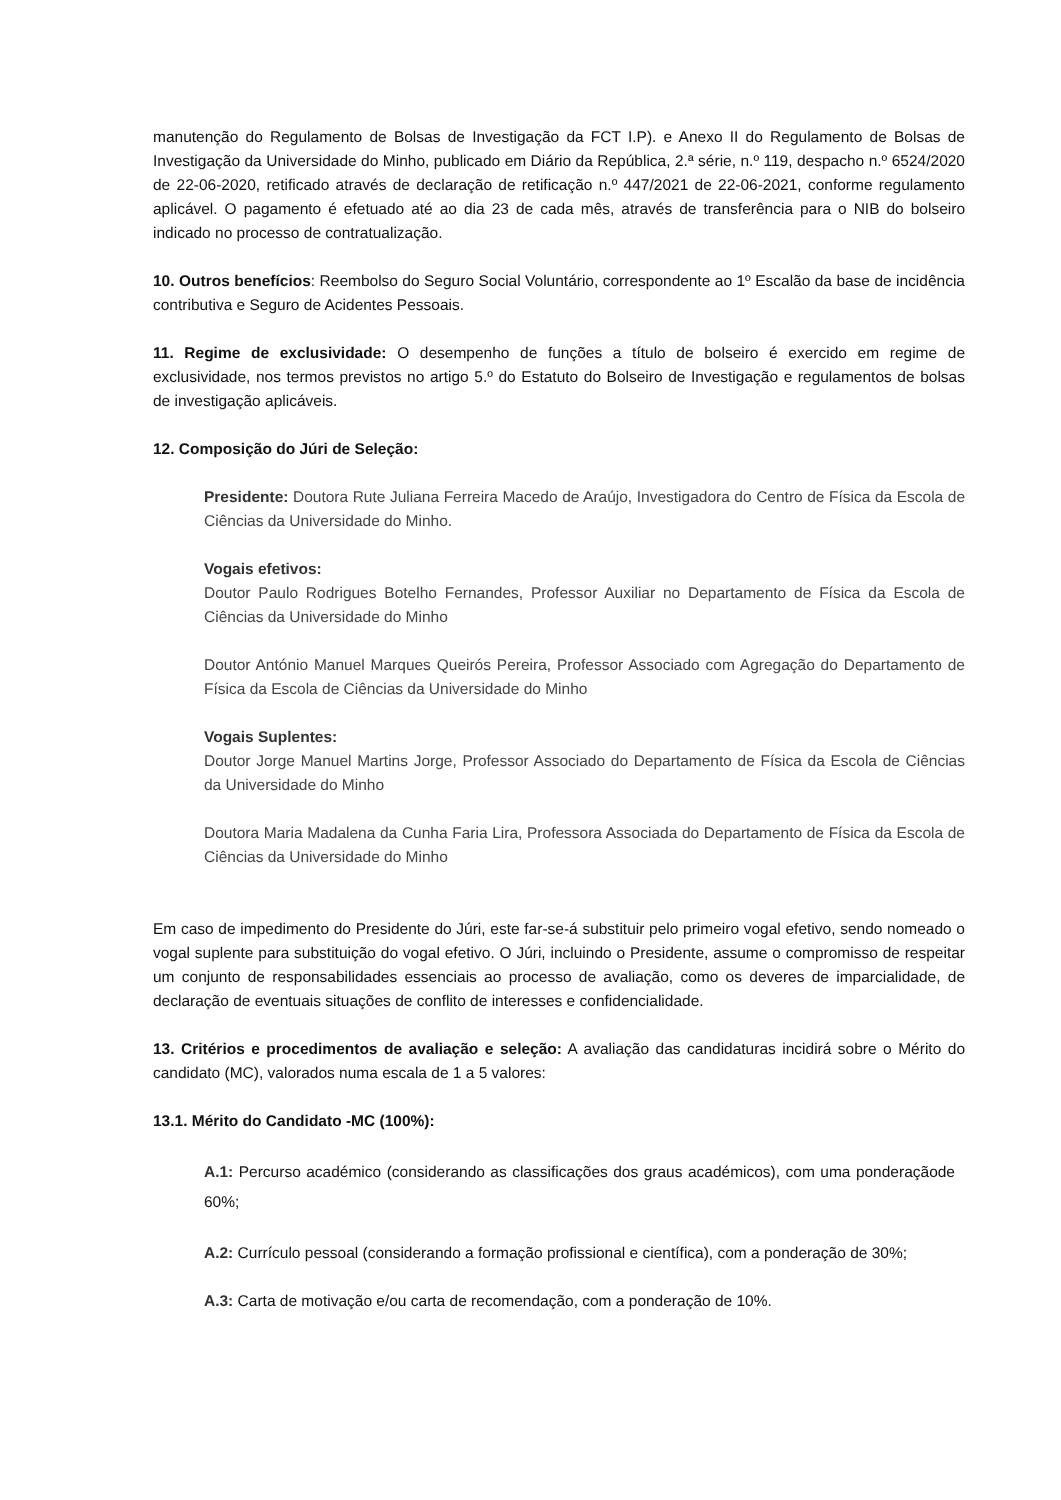manutenção do Regulamento de Bolsas de Investigação da FCT I.P). e Anexo II do Regulamento de Bolsas de Investigação da Universidade do Minho, publicado em Diário da República, 2.ª série, n.º 119, despacho n.º 6524/2020 de 22-06-2020, retificado através de declaração de retificação n.º 447/2021 de 22-06-2021, conforme regulamento aplicável. O pagamento é efetuado até ao dia 23 de cada mês, através de transferência para o NIB do bolseiro indicado no processo de contratualização.
10. Outros benefícios: Reembolso do Seguro Social Voluntário, correspondente ao 1º Escalão da base de incidência contributiva e Seguro de Acidentes Pessoais.
11. Regime de exclusividade: O desempenho de funções a título de bolseiro é exercido em regime de exclusividade, nos termos previstos no artigo 5.º do Estatuto do Bolseiro de Investigação e regulamentos de bolsas de investigação aplicáveis.
12. Composição do Júri de Seleção:
Presidente: Doutora Rute Juliana Ferreira Macedo de Araújo, Investigadora do Centro de Física da Escola de Ciências da Universidade do Minho.
Vogais efetivos:
Doutor Paulo Rodrigues Botelho Fernandes, Professor Auxiliar no Departamento de Física da Escola de Ciências da Universidade do Minho
Doutor António Manuel Marques Queirós Pereira, Professor Associado com Agregação do Departamento de Física da Escola de Ciências da Universidade do Minho
Vogais Suplentes:
Doutor Jorge Manuel Martins Jorge, Professor Associado do Departamento de Física da Escola de Ciências da Universidade do Minho
Doutora Maria Madalena da Cunha Faria Lira, Professora Associada do Departamento de Física da Escola de Ciências da Universidade do Minho
Em caso de impedimento do Presidente do Júri, este far-se-á substituir pelo primeiro vogal efetivo, sendo nomeado o vogal suplente para substituição do vogal efetivo. O Júri, incluindo o Presidente, assume o compromisso de respeitar um conjunto de responsabilidades essenciais ao processo de avaliação, como os deveres de imparcialidade, de declaração de eventuais situações de conflito de interesses e confidencialidade.
13. Critérios e procedimentos de avaliação e seleção: A avaliação das candidaturas incidirá sobre o Mérito do candidato (MC), valorados numa escala de 1 a 5 valores:
13.1. Mérito do Candidato -MC (100%):
A.1: Percurso académico (considerando as classificações dos graus académicos), com uma ponderaçãode 60%;
A.2: Currículo pessoal (considerando a formação profissional e científica), com a ponderação de 30%;
A.3: Carta de motivação e/ou carta de recomendação, com a ponderação de 10%.